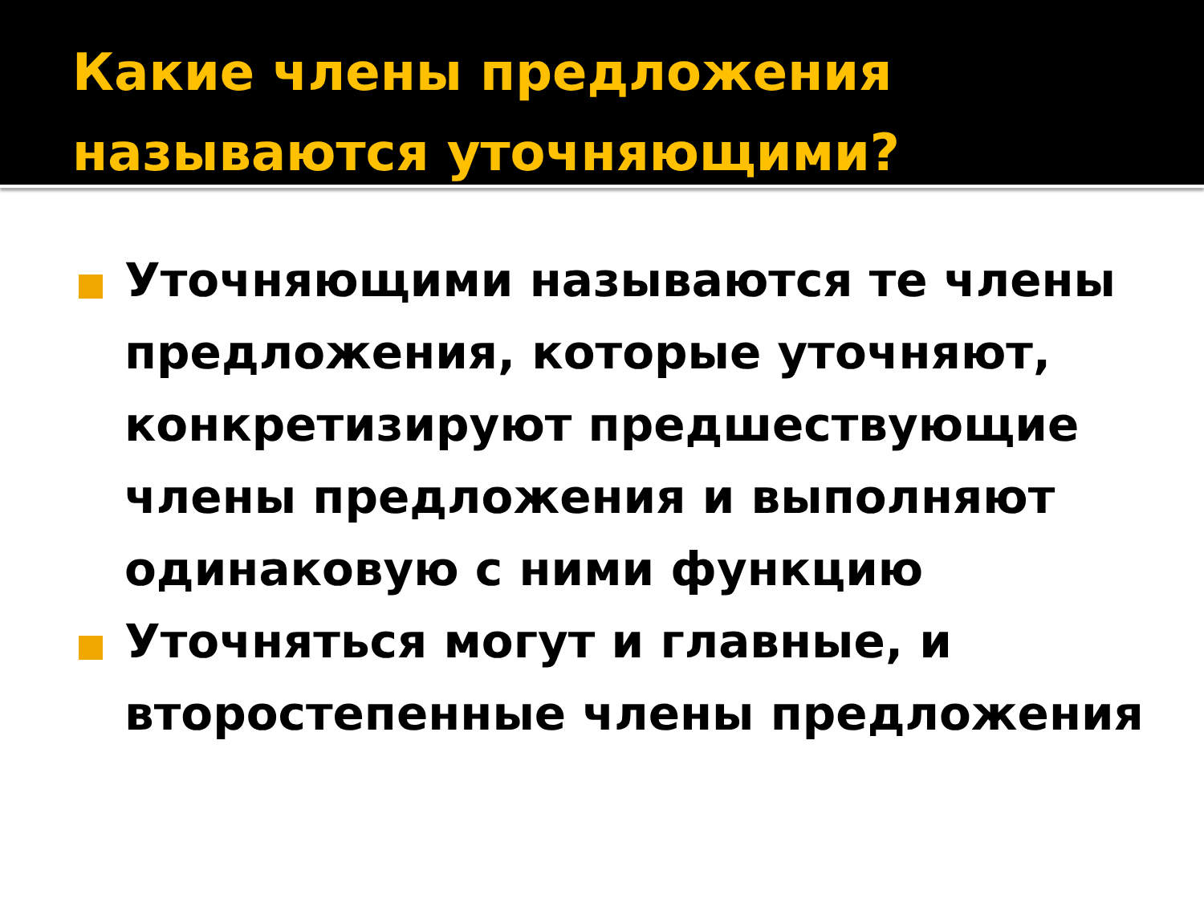Какие члены предложения называются уточняющими?
Уточняющими называются те члены предложения, которые уточняют, конкретизируют предшествующие члены предложения и выполняют одинаковую с ними функцию
Уточняться могут и главные, и второстепенные члены предложения